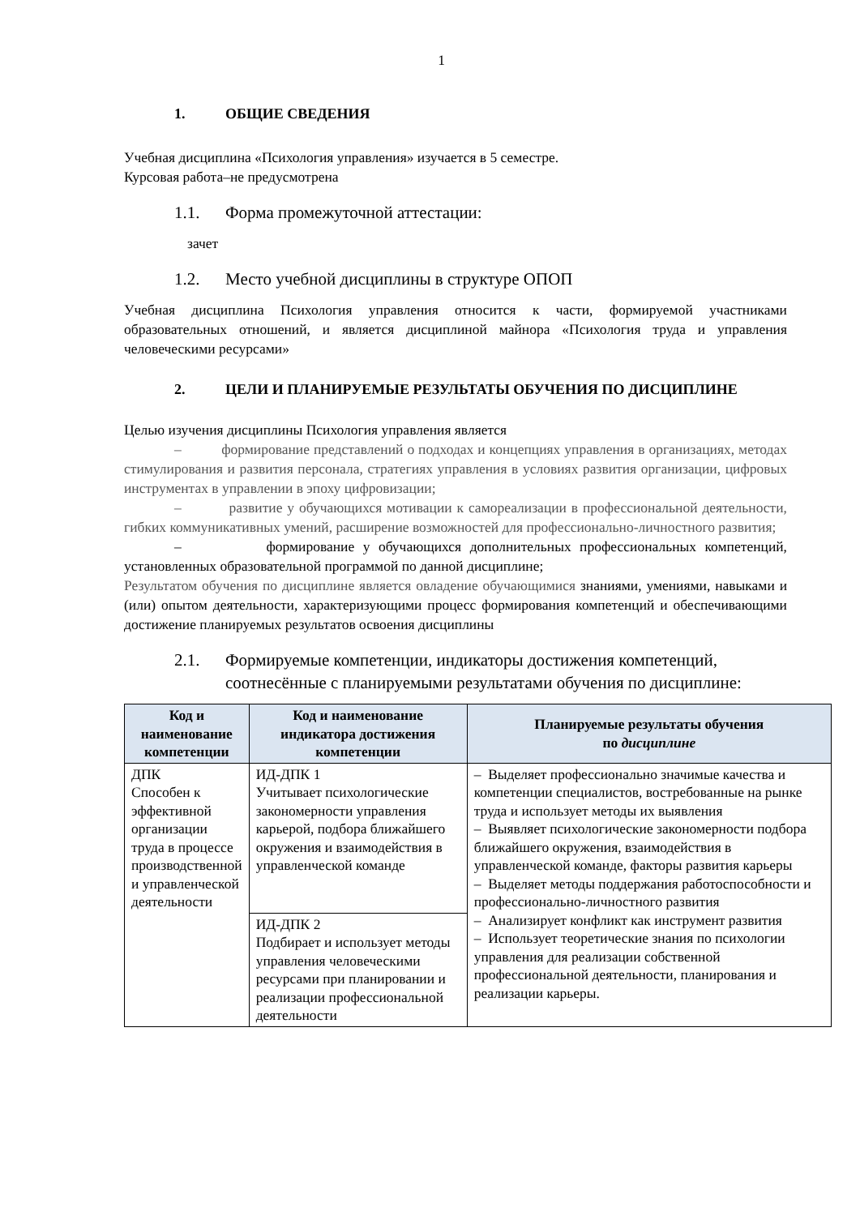1
1. ОБЩИЕ СВЕДЕНИЯ
Учебная дисциплина «Психология управления» изучается в 5 семестре.
Курсовая работа–не предусмотрена
1.1. Форма промежуточной аттестации:
зачет
1.2. Место учебной дисциплины в структуре ОПОП
Учебная дисциплина Психология управления относится к части, формируемой участниками образовательных отношений, и является дисциплиной майнора «Психология труда и управления человеческими ресурсами»
2. ЦЕЛИ И ПЛАНИРУЕМЫЕ РЕЗУЛЬТАТЫ ОБУЧЕНИЯ ПО ДИСЦИПЛИНЕ
Целью изучения дисциплины Психология управления является
– формирование представлений о подходах и концепциях управления в организациях, методах стимулирования и развития персонала, стратегиях управления в условиях развития организации, цифровых инструментах в управлении в эпоху цифровизации;
– развитие у обучающихся мотивации к самореализации в профессиональной деятельности, гибких коммуникативных умений, расширение возможностей для профессионально-личностного развития;
– формирование у обучающихся дополнительных профессиональных компетенций, установленных образовательной программой по данной дисциплине;
Результатом обучения по дисциплине является овладение обучающимися знаниями, умениями, навыками и (или) опытом деятельности, характеризующими процесс формирования компетенций и обеспечивающими достижение планируемых результатов освоения дисциплины
2.1. Формируемые компетенции, индикаторы достижения компетенций, соотнесённые с планируемыми результатами обучения по дисциплине:
| Код и наименование компетенции | Код и наименование индикатора достижения компетенции | Планируемые результаты обучения по дисциплине |
| --- | --- | --- |
| ДПК Способен к эффективной организации труда в процессе производственной и управленческой деятельности | ИД-ДПК 1 Учитывает психологические закономерности управления карьерой, подбора ближайшего окружения и взаимодействия в управленческой команде | – Выделяет профессионально значимые качества и компетенции специалистов, востребованные на рынке труда и использует методы их выявления – Выявляет психологические закономерности подбора ближайшего окружения, взаимодействия в управленческой команде, факторы развития карьеры – Выделяет методы поддержания работоспособности и профессионально-личностного развития – Анализирует конфликт как инструмент развития – Использует теоретические знания по психологии управления для реализации собственной профессиональной деятельности, планирования и реализации карьеры. |
| | ИД-ДПК 2 Подбирает и использует методы управления человеческими ресурсами при планировании и реализации профессиональной деятельности | |